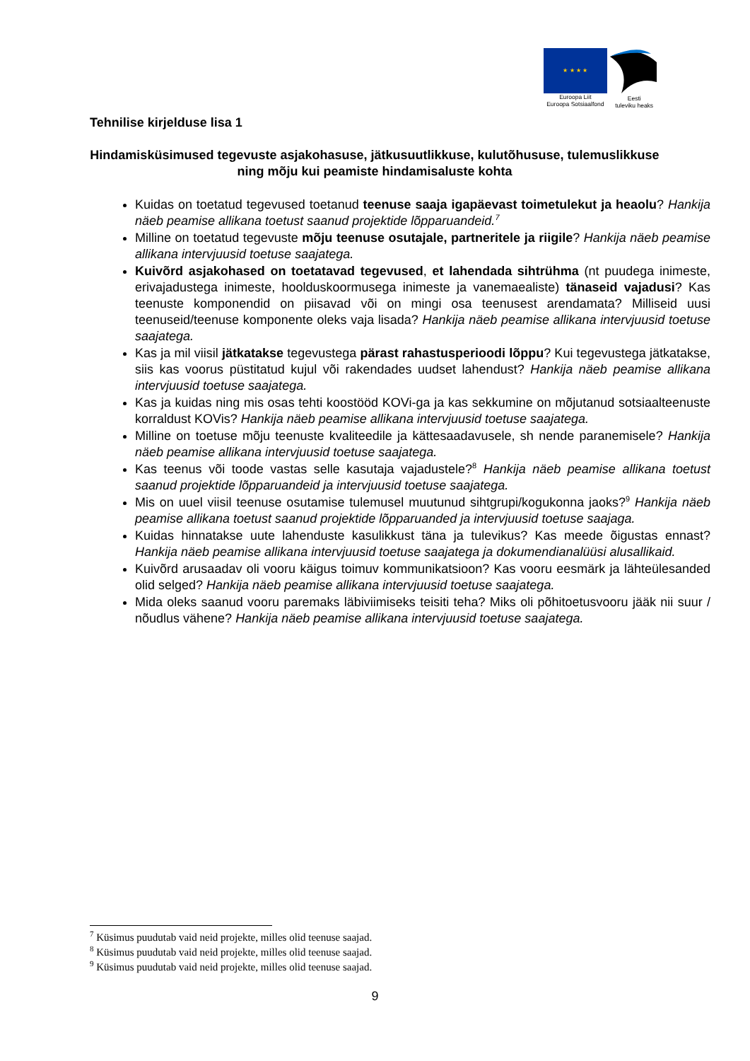★ ★ ★ ★
Euroopa Liit
Euroopa Sotsiaalfond
Eesti
tuleviku heaks
Tehnilise kirjelduse lisa 1
Hindamisküsimused tegevuste asjakohasuse, jätkusuutlikkuse, kulutõhususe, tulemuslikkuse ning mõju kui peamiste hindamisaluste kohta
Kuidas on toetatud tegevused toetanud teenuse saaja igapäevast toimetulekut ja heaolu? Hankija näeb peamise allikana toetust saanud projektide lõpparuandeid.<sup>7</sup>
Milline on toetatud tegevuste mõju teenuse osutajale, partneritele ja riigile? Hankija näeb peamise allikana intervjuusid toetuse saajatega.
Kuivõrd asjakohased on toetatavad tegevused, et lahendada sihtrühma (nt puudega inimeste, erivajadustega inimeste, hoolduskoormusega inimeste ja vanemaealiste) tänaseid vajadusi? Kas teenuste komponendid on piisavad või on mingi osa teenusest arendamata? Milliseid uusi teenuseid/teenuse komponente oleks vaja lisada? Hankija näeb peamise allikana intervjuusid toetuse saajatega.
Kas ja mil viisil jätkatakse tegevustega pärast rahastusperioodi lõppu? Kui tegevustega jätkatakse, siis kas voorus püstitatud kujul või rakendades uudset lahendust? Hankija näeb peamise allikana intervjuusid toetuse saajatega.
Kas ja kuidas ning mis osas tehti koostööd KOVi-ga ja kas sekkumine on mõjutanud sotsiaalteenuste korraldust KOVis? Hankija näeb peamise allikana intervjuusid toetuse saajatega.
Milline on toetuse mõju teenuste kvaliteedile ja kättesaadavusele, sh nende paranemisele? Hankija näeb peamise allikana intervjuusid toetuse saajatega.
Kas teenus või toode vastas selle kasutaja vajadustele?<sup>8</sup> Hankija näeb peamise allikana toetust saanud projektide lõpparuandeid ja intervjuusid toetuse saajatega.
Mis on uuel viisil teenuse osutamise tulemusel muutunud sihtgrupi/kogukonna jaoks?<sup>9</sup> Hankija näeb peamise allikana toetust saanud projektide lõpparuanded ja intervjuusid toetuse saajaga.
Kuidas hinnatakse uute lahenduste kasulikkust täna ja tulevikus? Kas meede õigustas ennast? Hankija näeb peamise allikana intervjuusid toetuse saajatega ja dokumendianalüüsi alusallikaid.
Kuivõrd arusaadav oli vooru käigus toimuv kommunikatsioon? Kas vooru eesmärk ja lähteülesanded olid selged? Hankija näeb peamise allikana intervjuusid toetuse saajatega.
Mida oleks saanud vooru paremaks läbiviimiseks teisiti teha? Miks oli põhitoetusvooru jääk nii suur / nõudlus vähene? Hankija näeb peamise allikana intervjuusid toetuse saajatega.
<sup>7</sup> Küsimus puudutab vaid neid projekte, milles olid teenuse saajad.
<sup>8</sup> Küsimus puudutab vaid neid projekte, milles olid teenuse saajad.
<sup>9</sup> Küsimus puudutab vaid neid projekte, milles olid teenuse saajad.
9